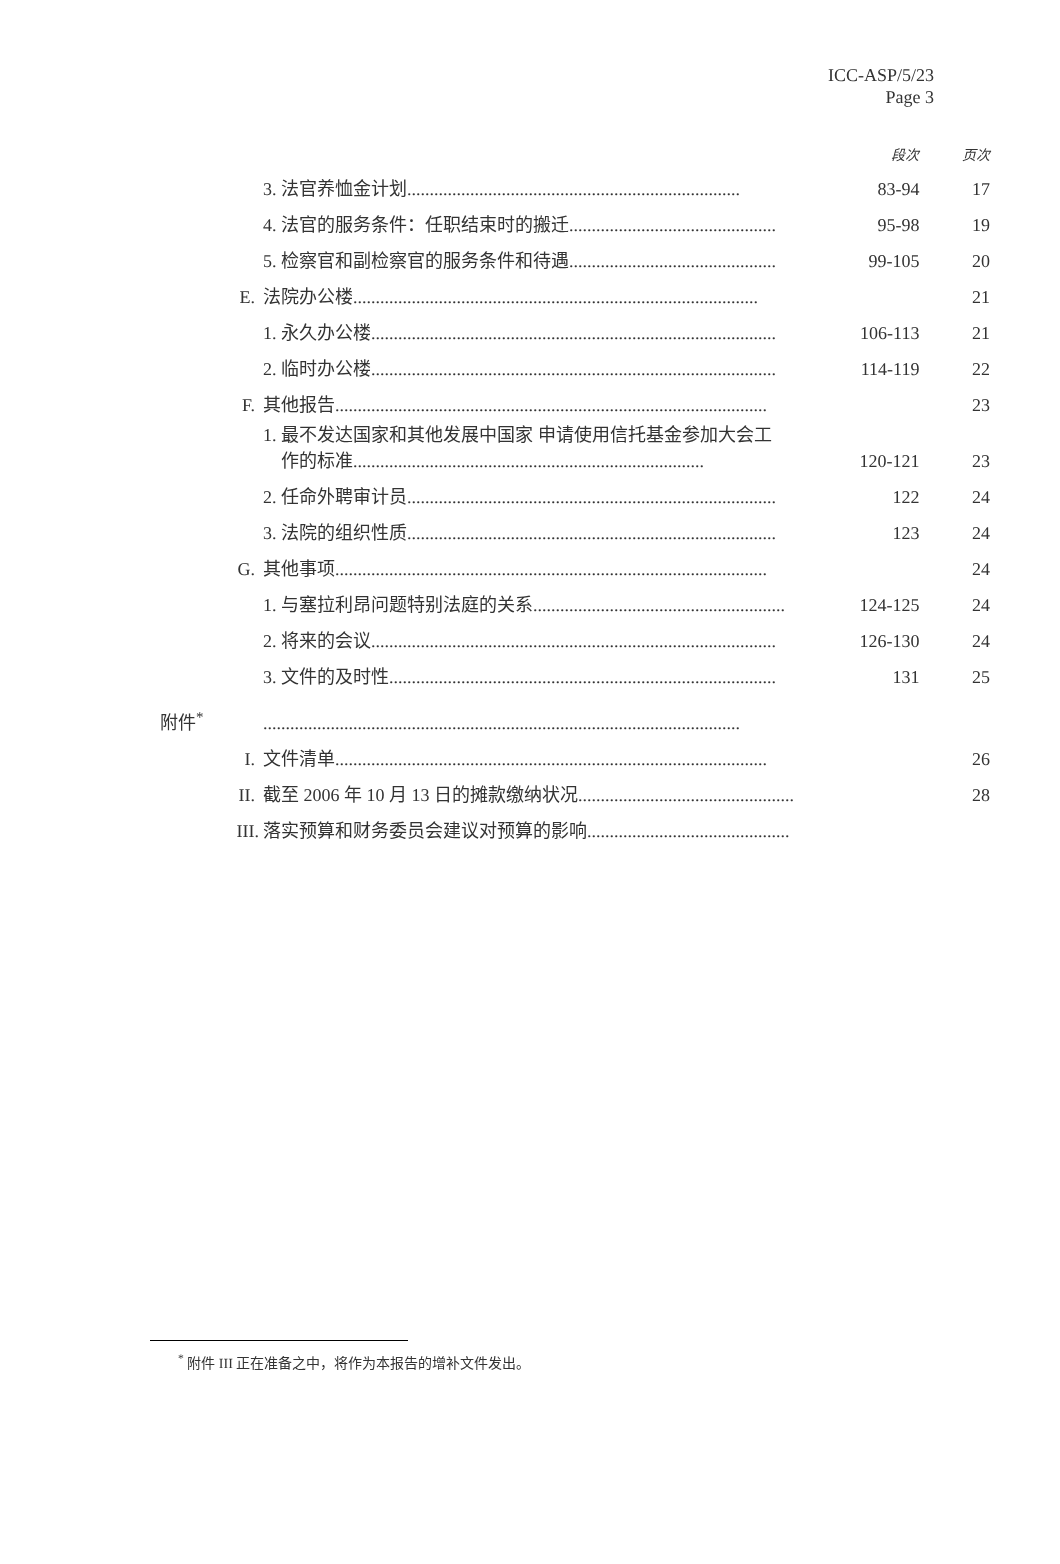ICC-ASP/5/23
Page 3
| | | 段次 | 页次 |
| | 3. 法官养恤金计划.......................................................................... | 83-94 | 17 |
| | 4. 法官的服务条件：任职结束时的搬迁.............................................. | 95-98 | 19 |
| | 5. 检察官和副检察官的服务条件和待遇.............................................. | 99-105 | 20 |
| E. | 法院办公楼.......................................................................................... | | 21 |
| | 1. 永久办公楼.......................................................................................... | 106-113 | 21 |
| | 2. 临时办公楼.......................................................................................... | 114-119 | 22 |
| F. | 其他报告................................................................................................ | | 23 |
| | 1. 最不发达国家和其他发展中国家 申请使用信托基金参加大会工 作的标准.............................................................................. | 120-121 | 23 |
| | 2. 任命外聘审计员.................................................................................. | 122 | 24 |
| | 3. 法院的组织性质.................................................................................. | 123 | 24 |
| G. | 其他事项................................................................................................ | | 24 |
| | 1. 与塞拉利昂问题特别法庭的关系........................................................ | 124-125 | 24 |
| | 2. 将来的会议.......................................................................................... | 126-130 | 24 |
| | 3. 文件的及时性...................................................................................... | 131 | 25 |
| 附件<sup>*</sup> | .......................................................................................................... | | |
| I. | 文件清单................................................................................................ | | 26 |
| II. | 截至 2006 年 10 月 13 日的摊款缴纳状况................................................ | | 28 |
| III. | 落实预算和财务委员会建议对预算的影响............................................. | | |
<sup>*</sup> 附件 III 正在准备之中，将作为本报告的增补文件发出。